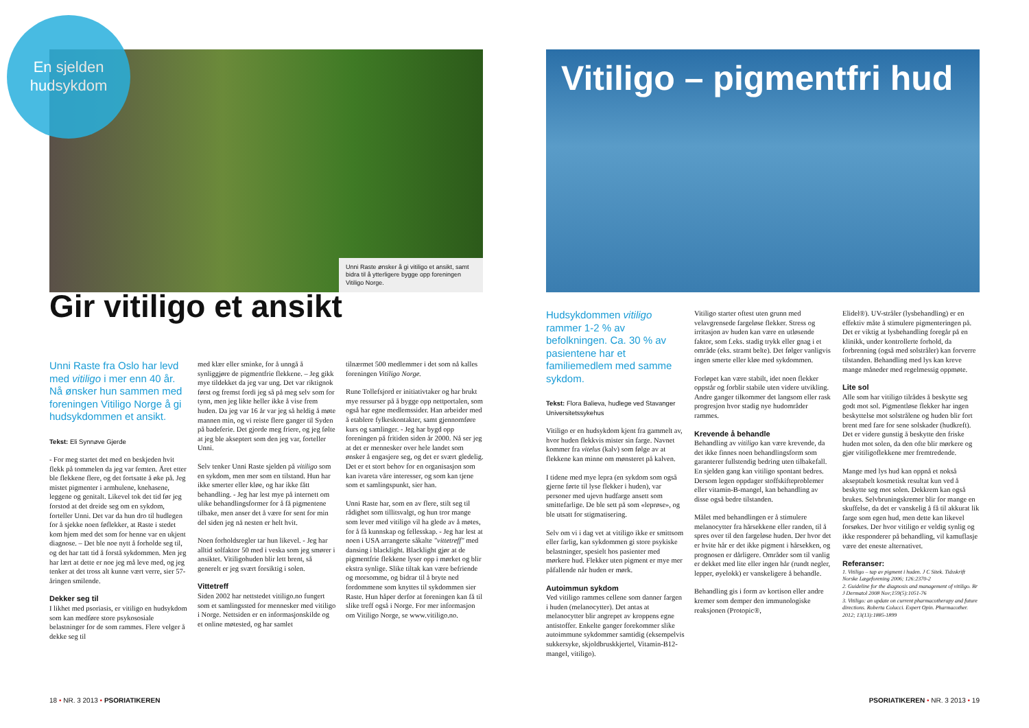Unni Raste ønsker å gi vitiligo et ansikt, samt bidra til å ytterligere bygge opp foreningen Vitiligo Norge.
En sjelden hudsykdom
Gir vitiligo et ansikt
Unni Raste fra Oslo har levd med vitiligo i mer enn 40 år. Nå ønsker hun sammen med foreningen Vitiligo Norge å gi hudsykdommen et ansikt.
Tekst: Eli Synnøve Gjerde
- For meg startet det med en beskjeden hvit flekk på tommelen da jeg var femten. Året etter ble flekkene flere, og det fortsatte å øke på. Jeg mistet pigmenter i armhulene, knehasene, leggene og genitalt. Likevel tok det tid før jeg forstod at det dreide seg om en sykdom, forteller Unni. Det var da hun dro til hudlegen for å sjekke noen føflekker, at Raste i stedet kom hjem med det som for henne var en ukjent diagnose. – Det ble noe nytt å forholde seg til, og det har tatt tid å forstå sykdommen. Men jeg har lært at dette er noe jeg må leve med, og jeg tenker at det tross alt kunne vært verre, sier 57-åringen smilende.
Dekker seg til
I likhet med psoriasis, er vitiligo en hudsykdom som kan medføre store psykososiale belastninger for de som rammes. Flere velger å dekke seg til
med klær eller sminke, for å unngå å synliggjøre de pigmentfrie flekkene. – Jeg gikk mye tildekket da jeg var ung. Det var riktignok først og fremst fordi jeg så på meg selv som for tynn, men jeg likte heller ikke å vise frem huden. Da jeg var 16 år var jeg så heldig å møte mannen min, og vi reiste flere ganger til Syden på badeferie. Det gjorde meg friere, og jeg følte at jeg ble akseptert som den jeg var, forteller Unni.
Selv tenker Unni Raste sjelden på vitiligo som en sykdom, men mer som en tilstand. Hun har ikke smerter eller kløe, og har ikke fått behandling. - Jeg har lest mye på internett om ulike behandlingsformer for å få pigmentene tilbake, men anser det å være for sent for min del siden jeg nå nesten er helt hvit.
Noen forholdsregler tar hun likevel. - Jeg har alltid solfaktor 50 med i veska som jeg smører i ansiktet. Vitiligohuden blir lett brent, så generelt er jeg svært forsiktig i solen.
Vittetreff
Siden 2002 har nettstedet vitiligo.no fungert som et samlingssted for mennesker med vitiligo i Norge. Nettsiden er en informasjonskilde og et online møtested, og har samlet
tilnærmet 500 medlemmer i det som nå kalles foreningen Vitiligo Norge.
Rune Tollefsjord er initiativtaker og har brukt mye ressurser på å bygge opp nettportalen, som også har egne medlemssider. Han arbeider med å etablere fylkeskontakter, samt gjennomføre kurs og samlinger. - Jeg har bygd opp foreningen på fritiden siden år 2000. Nå ser jeg at det er mennesker over hele landet som ønsker å engasjere seg, og det er svært gledelig. Det er et stort behov for en organisasjon som kan ivareta våre interesser, og som kan tjene som et samlingspunkt, sier han.
Unni Raste har, som en av flere, stilt seg til rådighet som tillitsvalgt, og hun tror mange som lever med vitiligo vil ha glede av å møtes, for å få kunnskap og fellesskap. - Jeg har lest at noen i USA arrangerte såkalte "vittetreff" med dansing i blacklight. Blacklight gjør at de pigmentfrie flekkene lyser opp i mørket og blir ekstra synlige. Slike tiltak kan være befriende og morsomme, og bidrar til å bryte ned fordommene som knyttes til sykdommen sier Raste. Hun håper derfor at foreningen kan få til slike treff også i Norge. For mer informasjon om Vitiligo Norge, se www.vitiligo.no.
18 • NR. 3 2013 • PSORIATIKEREN
Vitiligo – pigmentfri hud
Hudsykdommen vitiligo rammer 1-2 % av befolkningen. Ca. 30 % av pasientene har et familiemedlem med samme sykdom.
Tekst: Flora Balieva, hudlege ved Stavanger Universitetssykehus
Vitiligo er en hudsykdom kjent fra gammelt av, hvor huden flekkvis mister sin farge. Navnet kommer fra vitelus (kalv) som følge av at flekkene kan minne om mønsteret på kalven.
I tidene med mye lepra (en sykdom som også gjerne førte til lyse flekker i huden), var personer med ujevn hudfarge ansett som smittefarlige. De ble sett på som «leprøse», og ble utsatt for stigmatisering.
Selv om vi i dag vet at vitiligo ikke er smittsom eller farlig, kan sykdommen gi store psykiske belastninger, spesielt hos pasienter med mørkere hud. Flekker uten pigment er mye mer påfallende når huden er mørk.
Autoimmun sykdom
Ved vitiligo rammes cellene som danner fargen i huden (melanocytter). Det antas at melanocytter blir angrepet av kroppens egne antistoffer. Enkelte ganger forekommer slike autoimmune sykdommer samtidig (eksempelvis sukkersyke, skjoldbruskkjertel, Vitamin-B12- mangel, vitiligo).
Vitiligo starter oftest uten grunn med velavgrensede fargeløse flekker. Stress og irritasjon av huden kan være en utløsende faktor, som f.eks. stadig trykk eller gnag i et område (eks. stramt belte). Det følger vanligvis ingen smerte eller kløe med sykdommen.
Forløpet kan være stabilt, idet noen flekker oppstår og forblir stabile uten videre utvikling. Andre ganger tilkommer det langsom eller rask progresjon hvor stadig nye hudområder rammes.
Krevende å behandle
Behandling av vitiligo kan være krevende, da det ikke finnes noen behandlingsform som garanterer fullstendig bedring uten tilbakefall. En sjelden gang kan vitiligo spontant bedres. Dersom legen oppdager stoffskifteproblemer eller vitamin-B-mangel, kan behandling av disse også bedre tilstanden.
Målet med behandlingen er å stimulere melanocytter fra hårsekkene eller randen, til å spres over til den fargeløse huden. Der hvor det er hvite hår er det ikke pigment i hårsekken, og prognosen er dårligere. Områder som til vanlig er dekket med lite eller ingen hår (rundt negler, lepper, øyelokk) er vanskeligere å behandle.
Behandling gis i form av kortison eller andre kremer som demper den immunologiske reaksjonen (Protopic®,
Elidel®). UV-stråler (lysbehandling) er en effektiv måte å stimulere pigmenteringen på. Det er viktig at lysbehandling foregår på en klinikk, under kontrollerte forhold, da forbrenning (også med solstråler) kan forverre tilstanden. Behandling med lys kan kreve mange måneder med regelmessig oppmøte.
Lite sol
Alle som har vitiligo tilrådes å beskytte seg godt mot sol. Pigmentløse flekker har ingen beskyttelse mot solstrålene og huden blir fort brent med fare for sene solskader (hudkreft). Det er videre gunstig å beskytte den friske huden mot solen, da den ofte blir mørkere og gjør vitiligoflekkene mer fremtredende.
Mange med lys hud kan oppnå et nokså akseptabelt kosmetisk resultat kun ved å beskytte seg mot solen. Dekkrem kan også brukes. Selvbruningskremer blir for mange en skuffelse, da det er vanskelig å få til akkurat lik farge som egen hud, men dette kan likevel forsøkes. Der hvor vitiligo er veldig synlig og ikke responderer på behandling, vil kamuflasje være det eneste alternativet.
Referanser:
1. Vitiligo – tap av pigment i huden. J C Sitek. Tidsskrift Norske Lægeforening 2006; 126:2370-2
2. Guideline for the diagnosis and management of vitiligo. Br J Dermatol 2008 Nov;159(5):1051-76
3. Vitiligo: an update on current pharmacotherapy and future directions. Roberta Colucci. Expert Opin. Pharmacother. 2012; 13(13):1885-1899
PSORIATIKEREN • NR. 3 2013 • 19